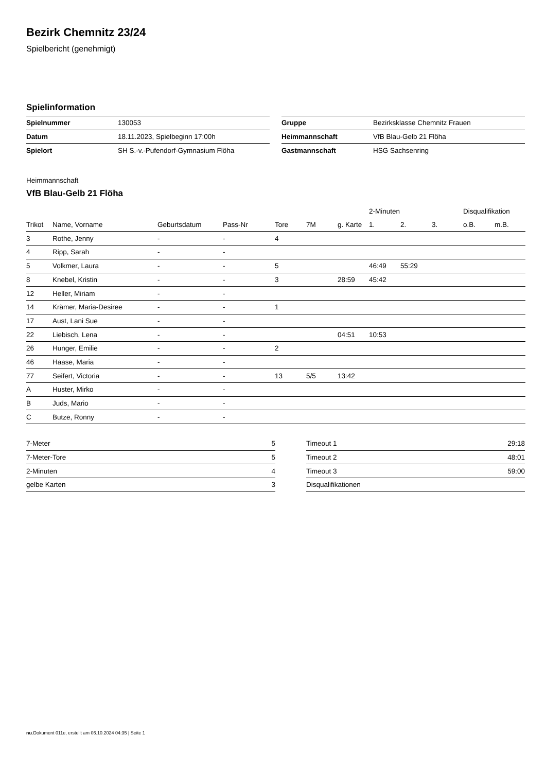Bezirk Chemnitz 23/24
Spielbericht (genehmigt)
Spielinformation
| Spielnummer | 130053 |
| Datum | 18.11.2023, Spielbeginn 17:00h |
| Spielort | SH S.-v.-Pufendorf-Gymnasium Flöha |
| Gruppe | Bezirksklasse Chemnitz Frauen |
| Heimmannschaft | VfB Blau-Gelb 21 Flöha |
| Gastmannschaft | HSG Sachsenring |
Heimmannschaft
VfB Blau-Gelb 21 Flöha
| | | | | | | | 2-Minuten | | | Disqualifikation | |
| --- | --- | --- | --- | --- | --- | --- | --- | --- | --- | --- | --- |
| Trikot | Name, Vorname | Geburtsdatum | Pass-Nr | Tore | 7M | g. Karte | 1. | 2. | 3. | o.B. | m.B. |
| 3 | Rothe, Jenny | - | - | 4 | | | | | | | |
| 4 | Ripp, Sarah | - | - | | | | | | | | |
| 5 | Volkmer, Laura | - | - | 5 | | | 46:49 | 55:29 | | | |
| 8 | Knebel, Kristin | - | - | 3 | | 28:59 | 45:42 | | | | |
| 12 | Heller, Miriam | - | - | | | | | | | | |
| 14 | Krämer, Maria-Desiree | - | - | 1 | | | | | | | |
| 17 | Aust, Lani Sue | - | - | | | | | | | | |
| 22 | Liebisch, Lena | - | - | | | 04:51 | 10:53 | | | | |
| 26 | Hunger, Emilie | - | - | 2 | | | | | | | |
| 46 | Haase, Maria | - | - | | | | | | | | |
| 77 | Seifert, Victoria | - | - | 13 | 5/5 | 13:42 | | | | | |
| A | Huster, Mirko | - | - | | | | | | | | |
| B | Juds, Mario | - | - | | | | | | | | |
| C | Butze, Ronny | - | - | | | | | | | | |
| 7-Meter | 5 |
| 7-Meter-Tore | 5 |
| 2-Minuten | 4 |
| gelbe Karten | 3 |
| Timeout 1 | 29:18 |
| Timeout 2 | 48:01 |
| Timeout 3 | 59:00 |
| Disqualifikationen | |
nu.Dokument 011e, erstellt am 06.10.2024 04:35 | Seite 1